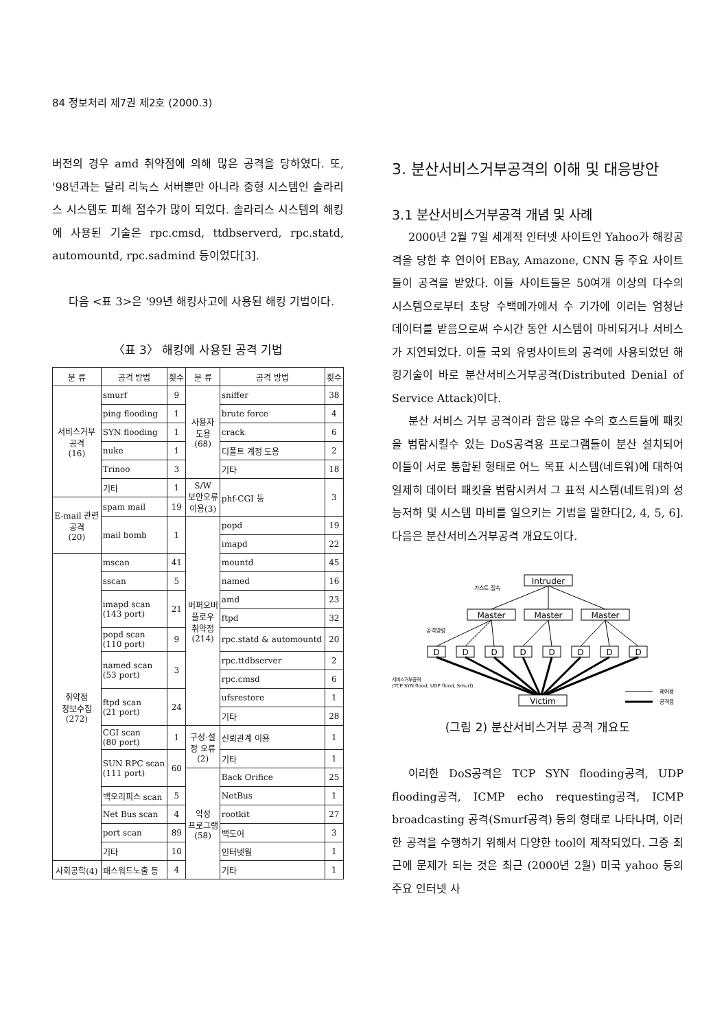84 정보처리 제7권 제2호 (2000.3)
버전의 경우 amd 취약점에 의해 많은 공격을 당하였다. 또, '98년과는 달리 리눅스 서버뿐만 아니라 중형 시스템인 솔라리스 시스템도 피해 접수가 많이 되었다. 솔라리스 시스템의 해킹에 사용된 기술은 rpc.cmsd, ttdbserverd, rpc.statd, automountd, rpc.sadmind 등이었다[3].
다음 <표 3>은 '99년 해킹사고에 사용된 해킹 기법이다.
〈표 3〉 해킹에 사용된 공격 기법
| 분 류 | 공격 방법 | 횟수 | 분 류 | 공격 방법 | 횟수 |
| --- | --- | --- | --- | --- | --- |
| 서비스거부 공격 (16) | smurf | 9 | 사용자 도용 (68) | sniffer | 38 |
| | ping flooding | 1 | | brute force | 4 |
| | SYN flooding | 1 | | crack | 6 |
| | nuke | 1 | | 디폴트 계정 도용 | 2 |
| | Trinoo | 3 | | 기타 | 18 |
| | 기타 | 1 | S/W 보안오류 이용(3) | phf-CGI 등 | 3 |
| E-mail 관련 공격 (20) | spam mail | 19 | | | |
| | mail bomb | 1 | 버퍼오버 플로우 취약점 (214) | popd | 19 |
| | | | | imapd | 22 |
| 취약점 정보수집 (272) | mscan | 41 | | mountd | 45 |
| | sscan | 5 | | named | 16 |
| | imapd scan (143 port) | 21 | | amd | 23 |
| | | | | ftpd | 32 |
| | popd scan (110 port) | 9 | | rpc.statd & automountd | 20 |
| | named scan (53 port) | 3 | | rpc.ttdbserver | 2 |
| | | | | rpc.cmsd | 6 |
| | ftpd scan (21 port) | 24 | | ufsrestore | 1 |
| | | | | 기타 | 28 |
| | CGI scan (80 port) | 1 | 구성·설 정 오류 (2) | 신뢰관계 이용 | 1 |
| | SUN RPC scan (111 port) | 60 | | 기타 | 1 |
| | | | 악성 프로그램 (58) | Back Orifice | 25 |
| | 백오리피스 scan | 5 | | NetBus | 1 |
| | Net Bus scan | 4 | | rootkit | 27 |
| | port scan | 89 | | 백도어 | 3 |
| | 기타 | 10 | | 인터넷웜 | 1 |
| 사회공학(4) | 패스워드노출 등 | 4 | | 기타 | 1 |
3. 분산서비스거부공격의 이해 및 대응방안
3.1 분산서비스거부공격 개념 및 사례
2000년 2월 7일 세계적 인터넷 사이트인 Yahoo가 해킹공격을 당한 후 연이어 EBay, Amazone, CNN 등 주요 사이트들이 공격을 받았다. 이들 사이트들은 50여개 이상의 다수의 시스템으로부터 초당 수백메가에서 수 기가에 이러는 엄청난 데이터를 받음으로써 수시간 동안 시스템이 마비되거나 서비스가 지연되었다. 이들 국외 유명사이트의 공격에 사용되었던 해킹기술이 바로 분산서비스거부공격(Distributed Denial of Service Attack)이다.
분산 서비스 거부 공격이라 함은 많은 수의 호스트들에 패킷을 범람시킬수 있는 DoS공격용 프로그램들이 분산 설치되어 이들이 서로 통합된 형태로 어느 목표 시스템(네트워)에 대하여 일제히 데이터 패킷을 범람시켜서 그 표적 시스템(네트워)의 성능저하 및 시스템 마비를 일으키는 기법을 말한다[2, 4, 5, 6]. 다음은 분산서비스거부공격 개요도이다.
Intruder
가스트 집속
Master
Master
Master
공격명령
D
D
D
D
D
D
D
D
서비스거부공격
(TCP SYN flood, UDP flood, Smurf)
Victim
제어용
공격용
(그림 2) 분산서비스거부 공격 개요도
이러한 DoS공격은 TCP SYN flooding공격, UDP flooding공격, ICMP echo requesting공격, ICMP broadcasting 공격(Smurf공격) 등의 형태로 나타나며, 이러한 공격을 수행하기 위해서 다양한 tool이 제작되었다. 그중 최근에 문제가 되는 것은 최근 (2000년 2월) 미국 yahoo 등의 주요 인터넷 사